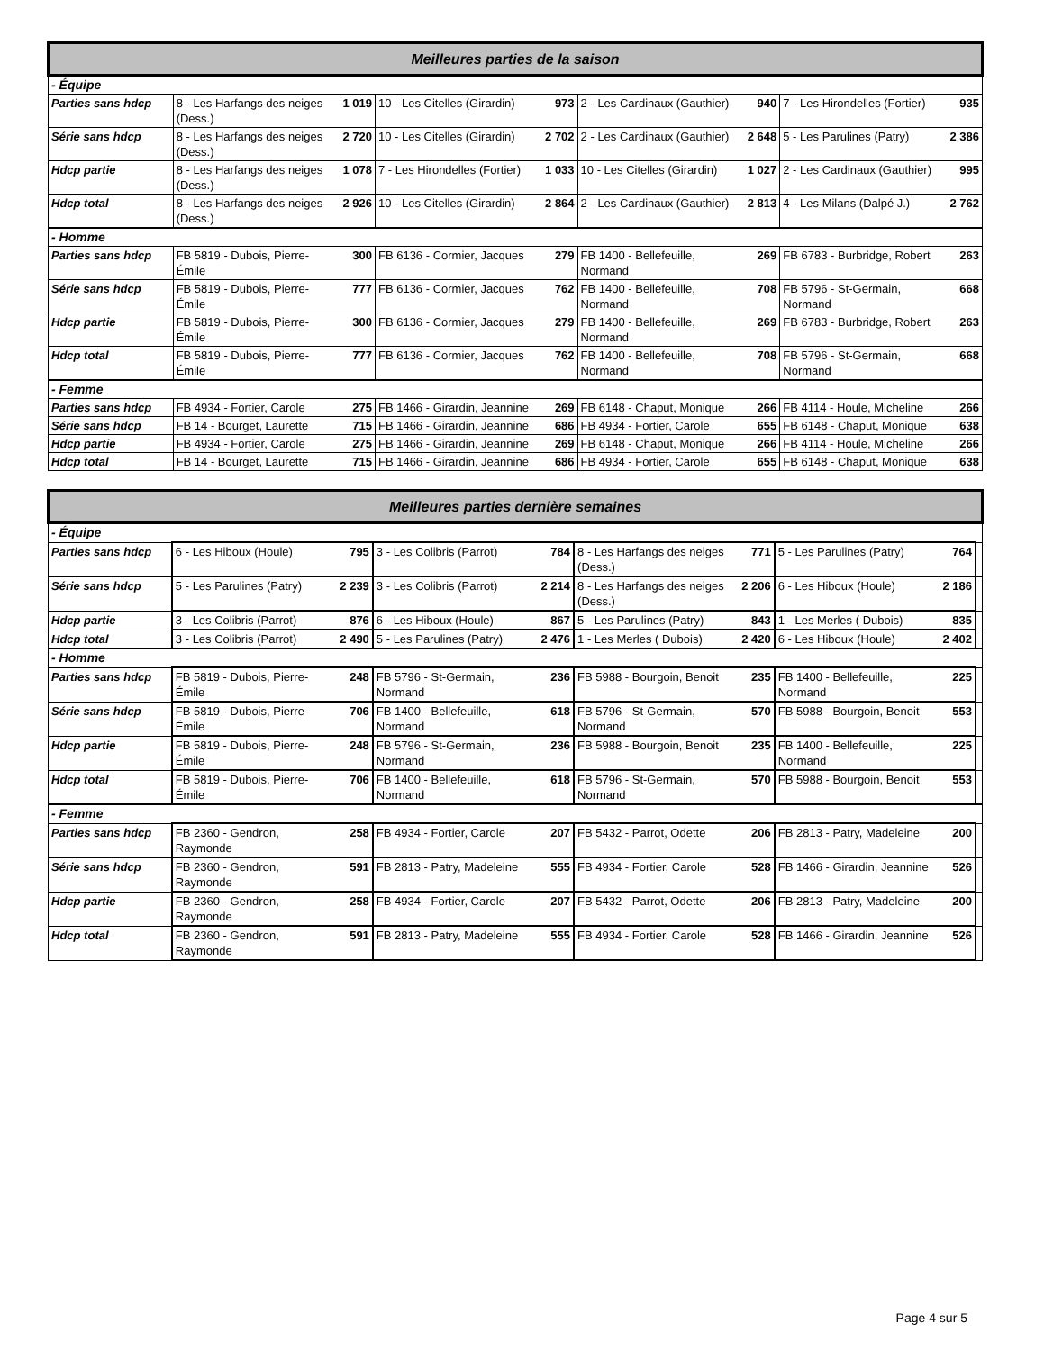| Meilleures parties de la saison | | | | | | | | |
| --- | --- | --- | --- | --- | --- | --- | --- | --- |
| - Équipe | | | | | | | | |
| Parties sans hdcp | 8 - Les Harfangs des neiges (Dess.) | 1 019 | 10 - Les Citelles (Girardin) | 973 | 2 - Les Cardinaux (Gauthier) | 940 | 7 - Les Hirondelles (Fortier) | 935 |
| Série sans hdcp | 8 - Les Harfangs des neiges (Dess.) | 2 720 | 10 - Les Citelles (Girardin) | 2 702 | 2 - Les Cardinaux (Gauthier) | 2 648 | 5 - Les Parulines (Patry) | 2 386 |
| Hdcp partie | 8 - Les Harfangs des neiges (Dess.) | 1 078 | 7 - Les Hirondelles (Fortier) | 1 033 | 10 - Les Citelles (Girardin) | 1 027 | 2 - Les Cardinaux (Gauthier) | 995 |
| Hdcp total | 8 - Les Harfangs des neiges (Dess.) | 2 926 | 10 - Les Citelles (Girardin) | 2 864 | 2 - Les Cardinaux (Gauthier) | 2 813 | 4 - Les Milans (Dalpé J.) | 2 762 |
| - Homme | | | | | | | | |
| Parties sans hdcp | FB 5819 - Dubois, Pierre-Émile | 300 | FB 6136 - Cormier, Jacques | 279 | FB 1400 - Bellefeuille, Normand | 269 | FB 6783 - Burbridge, Robert | 263 |
| Série sans hdcp | FB 5819 - Dubois, Pierre-Émile | 777 | FB 6136 - Cormier, Jacques | 762 | FB 1400 - Bellefeuille, Normand | 708 | FB 5796 - St-Germain, Normand | 668 |
| Hdcp partie | FB 5819 - Dubois, Pierre-Émile | 300 | FB 6136 - Cormier, Jacques | 279 | FB 1400 - Bellefeuille, Normand | 269 | FB 6783 - Burbridge, Robert | 263 |
| Hdcp total | FB 5819 - Dubois, Pierre-Émile | 777 | FB 6136 - Cormier, Jacques | 762 | FB 1400 - Bellefeuille, Normand | 708 | FB 5796 - St-Germain, Normand | 668 |
| - Femme | | | | | | | | |
| Parties sans hdcp | FB 4934 - Fortier, Carole | 275 | FB 1466 - Girardin, Jeannine | 269 | FB 6148 - Chaput, Monique | 266 | FB 4114 - Houle, Micheline | 266 |
| Série sans hdcp | FB 14 - Bourget, Laurette | 715 | FB 1466 - Girardin, Jeannine | 686 | FB 4934 - Fortier, Carole | 655 | FB 6148 - Chaput, Monique | 638 |
| Hdcp partie | FB 4934 - Fortier, Carole | 275 | FB 1466 - Girardin, Jeannine | 269 | FB 6148 - Chaput, Monique | 266 | FB 4114 - Houle, Micheline | 266 |
| Hdcp total | FB 14 - Bourget, Laurette | 715 | FB 1466 - Girardin, Jeannine | 686 | FB 4934 - Fortier, Carole | 655 | FB 6148 - Chaput, Monique | 638 |
| Meilleures parties dernière semaines | | | | | | | | | |
| --- | --- | --- | --- | --- | --- | --- | --- | --- | --- |
| - Équipe | | | | | | | | | |
| Parties sans hdcp | 6 - Les Hiboux (Houle) | 795 | 3 - Les Colibris (Parrot) | 784 | 8 - Les Harfangs des neiges (Dess.) | 771 | 5 - Les Parulines (Patry) | 764 | |
| Série sans hdcp | 5 - Les Parulines (Patry) | 2 239 | 3 - Les Colibris (Parrot) | 2 214 | 8 - Les Harfangs des neiges (Dess.) | 2 206 | 6 - Les Hiboux (Houle) | 2 186 | |
| Hdcp partie | 3 - Les Colibris (Parrot) | 876 | 6 - Les Hiboux (Houle) | 867 | 5 - Les Parulines (Patry) | 843 | 1 - Les Merles ( Dubois) | 835 | |
| Hdcp total | 3 - Les Colibris (Parrot) | 2 490 | 5 - Les Parulines (Patry) | 2 476 | 1 - Les Merles ( Dubois) | 2 420 | 6 - Les Hiboux (Houle) | 2 402 | |
| - Homme | | | | | | | | | |
| Parties sans hdcp | FB 5819 - Dubois, Pierre-Émile | 248 | FB 5796 - St-Germain, Normand | 236 | FB 5988 - Bourgoin, Benoit | 235 | FB 1400 - Bellefeuille, Normand | 225 | |
| Série sans hdcp | FB 5819 - Dubois, Pierre-Émile | 706 | FB 1400 - Bellefeuille, Normand | 618 | FB 5796 - St-Germain, Normand | 570 | FB 5988 - Bourgoin, Benoit | 553 | |
| Hdcp partie | FB 5819 - Dubois, Pierre-Émile | 248 | FB 5796 - St-Germain, Normand | 236 | FB 5988 - Bourgoin, Benoit | 235 | FB 1400 - Bellefeuille, Normand | 225 | |
| Hdcp total | FB 5819 - Dubois, Pierre-Émile | 706 | FB 1400 - Bellefeuille, Normand | 618 | FB 5796 - St-Germain, Normand | 570 | FB 5988 - Bourgoin, Benoit | 553 | |
| - Femme | | | | | | | | | |
| Parties sans hdcp | FB 2360 - Gendron, Raymonde | 258 | FB 4934 - Fortier, Carole | 207 | FB 5432 - Parrot, Odette | 206 | FB 2813 - Patry, Madeleine | 200 | |
| Série sans hdcp | FB 2360 - Gendron, Raymonde | 591 | FB 2813 - Patry, Madeleine | 555 | FB 4934 - Fortier, Carole | 528 | FB 1466 - Girardin, Jeannine | 526 | |
| Hdcp partie | FB 2360 - Gendron, Raymonde | 258 | FB 4934 - Fortier, Carole | 207 | FB 5432 - Parrot, Odette | 206 | FB 2813 - Patry, Madeleine | 200 | |
| Hdcp total | FB 2360 - Gendron, Raymonde | 591 | FB 2813 - Patry, Madeleine | 555 | FB 4934 - Fortier, Carole | 528 | FB 1466 - Girardin, Jeannine | 526 | |
Page 4 sur 5